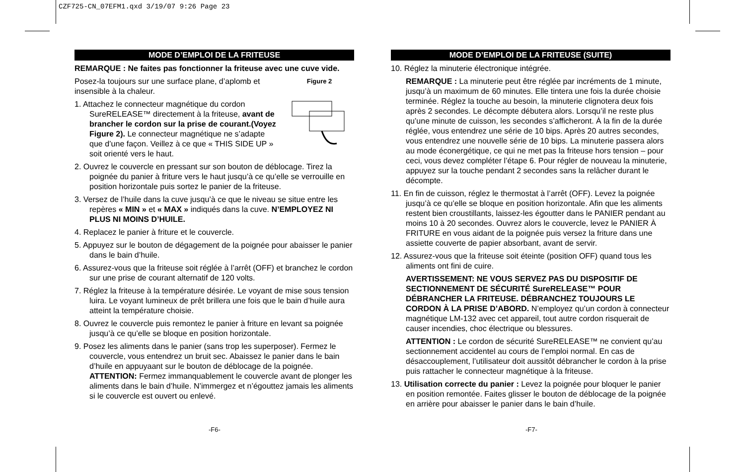CZF725-CN_07EFM1.qxd 3/19/07 9:26 Page 23
MODE D’EMPLOI DE LA FRITEUSE
REMARQUE : Ne faites pas fonctionner la friteuse avec une cuve vide.
Figure 2
Posez-la toujours sur une surface plane, d’aplomb et insensible à la chaleur.
1. Attachez le connecteur magnétique du cordon SureRELEASE™ directement à la friteuse, avant de brancher le cordon sur la prise de courant.(Voyez Figure 2). Le connecteur magnétique ne s’adapte que d’une façon. Veillez à ce que « THIS SIDE UP » soit orienté vers le haut.
2. Ouvrez le couvercle en pressant sur son bouton de déblocage. Tirez la poignée du panier à friture vers le haut jusqu’à ce qu’elle se verrouille en position horizontale puis sortez le panier de la friteuse.
3. Versez de l’huile dans la cuve jusqu’à ce que le niveau se situe entre les repères « MIN » et « MAX » indiqués dans la cuve. N’EMPLOYEZ NI PLUS NI MOINS D’HUILE.
4. Replacez le panier à friture et le couvercle.
5. Appuyez sur le bouton de dégagement de la poignée pour abaisser le panier dans le bain d’huile.
6. Assurez-vous que la friteuse soit réglée à l’arrêt (OFF) et branchez le cordon sur une prise de courant alternatif de 120 volts.
7. Réglez la friteuse à la température désirée. Le voyant de mise sous tension luira. Le voyant lumineux de prêt brillera une fois que le bain d’huile aura atteint la température choisie.
8. Ouvrez le couvercle puis remontez le panier à friture en levant sa poignée jusqu’à ce qu’elle se bloque en position horizontale.
9. Posez les aliments dans le panier (sans trop les superposer). Fermez le couvercle, vous entendrez un bruit sec. Abaissez le panier dans le bain d’huile en appuyaant sur le bouton de déblocage de la poignée. ATTENTION: Fermez immanquablement le couvercle avant de plonger les aliments dans le bain d’huile. N’immergez et n’égouttez jamais les aliments si le couvercle est ouvert ou enlevé.
MODE D’EMPLOI DE LA FRITEUSE (SUITE)
10. Réglez la minuterie électronique intégrée.
REMARQUE : La minuterie peut être réglée par incréments de 1 minute, jusqu’à un maximum de 60 minutes. Elle tintera une fois la durée choisie terminée. Réglez la touche au besoin, la minuterie clignotera deux fois après 2 secondes. Le décompte débutera alors. Lorsqu’il ne reste plus qu’une minute de cuisson, les secondes s’afficheront. À la fin de la durée réglée, vous entendrez une série de 10 bips. Après 20 autres secondes, vous entendrez une nouvelle série de 10 bips. La minuterie passera alors au mode éconergétique, ce qui ne met pas la friteuse hors tension – pour ceci, vous devez compléter l’étape 6. Pour régler de nouveau la minuterie, appuyez sur la touche pendant 2 secondes sans la relâcher durant le décompte.
11. En fin de cuisson, réglez le thermostat à l’arrêt (OFF). Levez la poignée jusqu’à ce qu’elle se bloque en position horizontale. Afin que les aliments restent bien croustillants, laissez-les égoutter dans le PANIER pendant au moins 10 à 20 secondes. Ouvrez alors le couvercle, levez le PANIER À FRITURE en vous aidant de la poignée puis versez la friture dans une assiette couverte de papier absorbant, avant de servir.
12. Assurez-vous que la friteuse soit éteinte (position OFF) quand tous les aliments ont fini de cuire.
AVERTISSEMENT: NE VOUS SERVEZ PAS DU DISPOSITIF DE SECTIONNEMENT DE SÉCURITÉ SureRELEASE™ POUR DÉBRANCHER LA FRITEUSE. DÉBRANCHEZ TOUJOURS LE CORDON À LA PRISE D’ABORD. N’employez qu’un cordon à connecteur magnétique LM-132 avec cet appareil, tout autre cordon risquerait de causer incendies, choc électrique ou blessures.
ATTENTION : Le cordon de sécurité SureRELEASE™ ne convient qu’au sectionnement accidentel au cours de l’emploi normal. En cas de désaccouplement, l’utilisateur doit aussitôt débrancher le cordon à la prise puis rattacher le connecteur magnétique à la friteuse.
13. Utilisation correcte du panier : Levez la poignée pour bloquer le panier en position remontée. Faites glisser le bouton de déblocage de la poignée en arrière pour abaisser le panier dans le bain d’huile.
-F6- -F7-